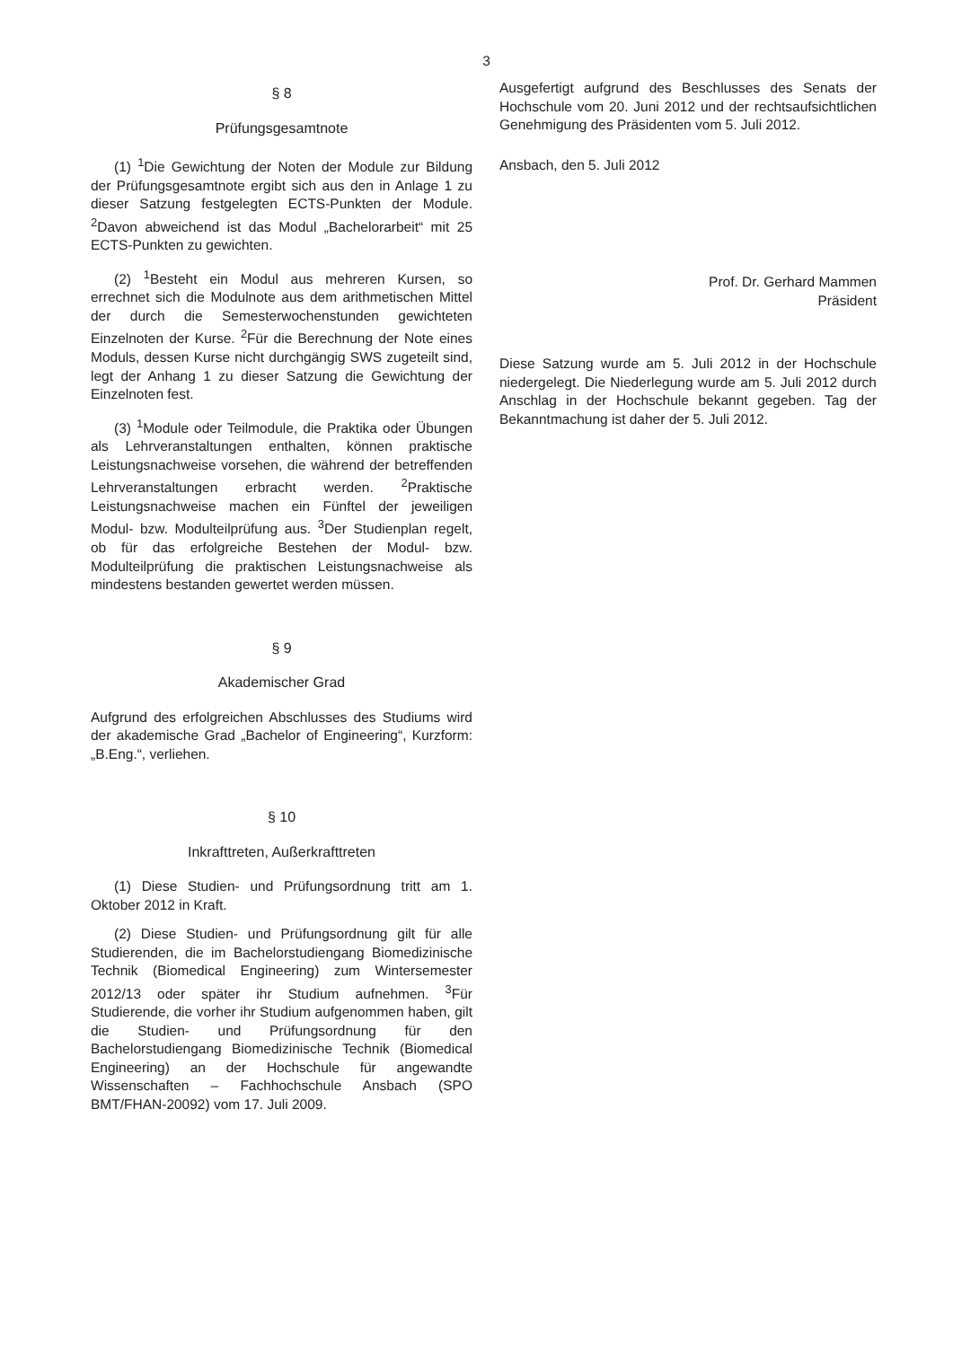3
§ 8
Prüfungsgesamtnote
(1) <sup>1</sup>Die Gewichtung der Noten der Module zur Bildung der Prüfungsgesamtnote ergibt sich aus den in Anlage 1 zu dieser Satzung festgelegten ECTS-Punkten der Module. <sup>2</sup>Davon abweichend ist das Modul „Bachelorarbeit“ mit 25 ECTS-Punkten zu gewichten.
(2) <sup>1</sup>Besteht ein Modul aus mehreren Kursen, so errechnet sich die Modulnote aus dem arithmetischen Mittel der durch die Semesterwochenstunden gewichteten Einzelnoten der Kurse. <sup>2</sup>Für die Berechnung der Note eines Moduls, dessen Kurse nicht durchgängig SWS zugeteilt sind, legt der Anhang 1 zu dieser Satzung die Gewichtung der Einzelnoten fest.
(3) <sup>1</sup>Module oder Teilmodule, die Praktika oder Übungen als Lehrveranstaltungen enthalten, können praktische Leistungsnachweise vorsehen, die während der betreffenden Lehrveranstaltungen erbracht werden. <sup>2</sup>Praktische Leistungsnachweise machen ein Fünftel der jeweiligen Modul- bzw. Modulteilprüfung aus. <sup>3</sup>Der Studienplan regelt, ob für das erfolgreiche Bestehen der Modul- bzw. Modulteilprüfung die praktischen Leistungsnachweise als mindestens bestanden gewertet werden müssen.
§ 9
Akademischer Grad
Aufgrund des erfolgreichen Abschlusses des Studiums wird der akademische Grad „Bachelor of Engineering“, Kurzform: „B.Eng.“, verliehen.
§ 10
Inkrafttreten, Außerkrafttreten
(1) Diese Studien- und Prüfungsordnung tritt am 1. Oktober 2012 in Kraft.
(2) Diese Studien- und Prüfungsordnung gilt für alle Studierenden, die im Bachelorstudiengang Biomedizinische Technik (Biomedical Engineering) zum Wintersemester 2012/13 oder später ihr Studium aufnehmen. <sup>3</sup>Für Studierende, die vorher ihr Studium aufgenommen haben, gilt die Studien- und Prüfungsordnung für den Bachelorstudiengang Biomedizinische Technik (Biomedical Engineering) an der Hochschule für angewandte Wissenschaften – Fachhochschule Ansbach (SPO BMT/FHAN-20092) vom 17. Juli 2009.
Ausgefertigt aufgrund des Beschlusses des Senats der Hochschule vom 20. Juni 2012 und der rechtsaufsichtlichen Genehmigung des Präsidenten vom 5. Juli 2012.
Ansbach, den 5. Juli 2012
Prof. Dr. Gerhard Mammen
Präsident
Diese Satzung wurde am 5. Juli 2012 in der Hochschule niedergelegt. Die Niederlegung wurde am 5. Juli 2012 durch Anschlag in der Hochschule bekannt gegeben. Tag der Bekanntmachung ist daher der 5. Juli 2012.